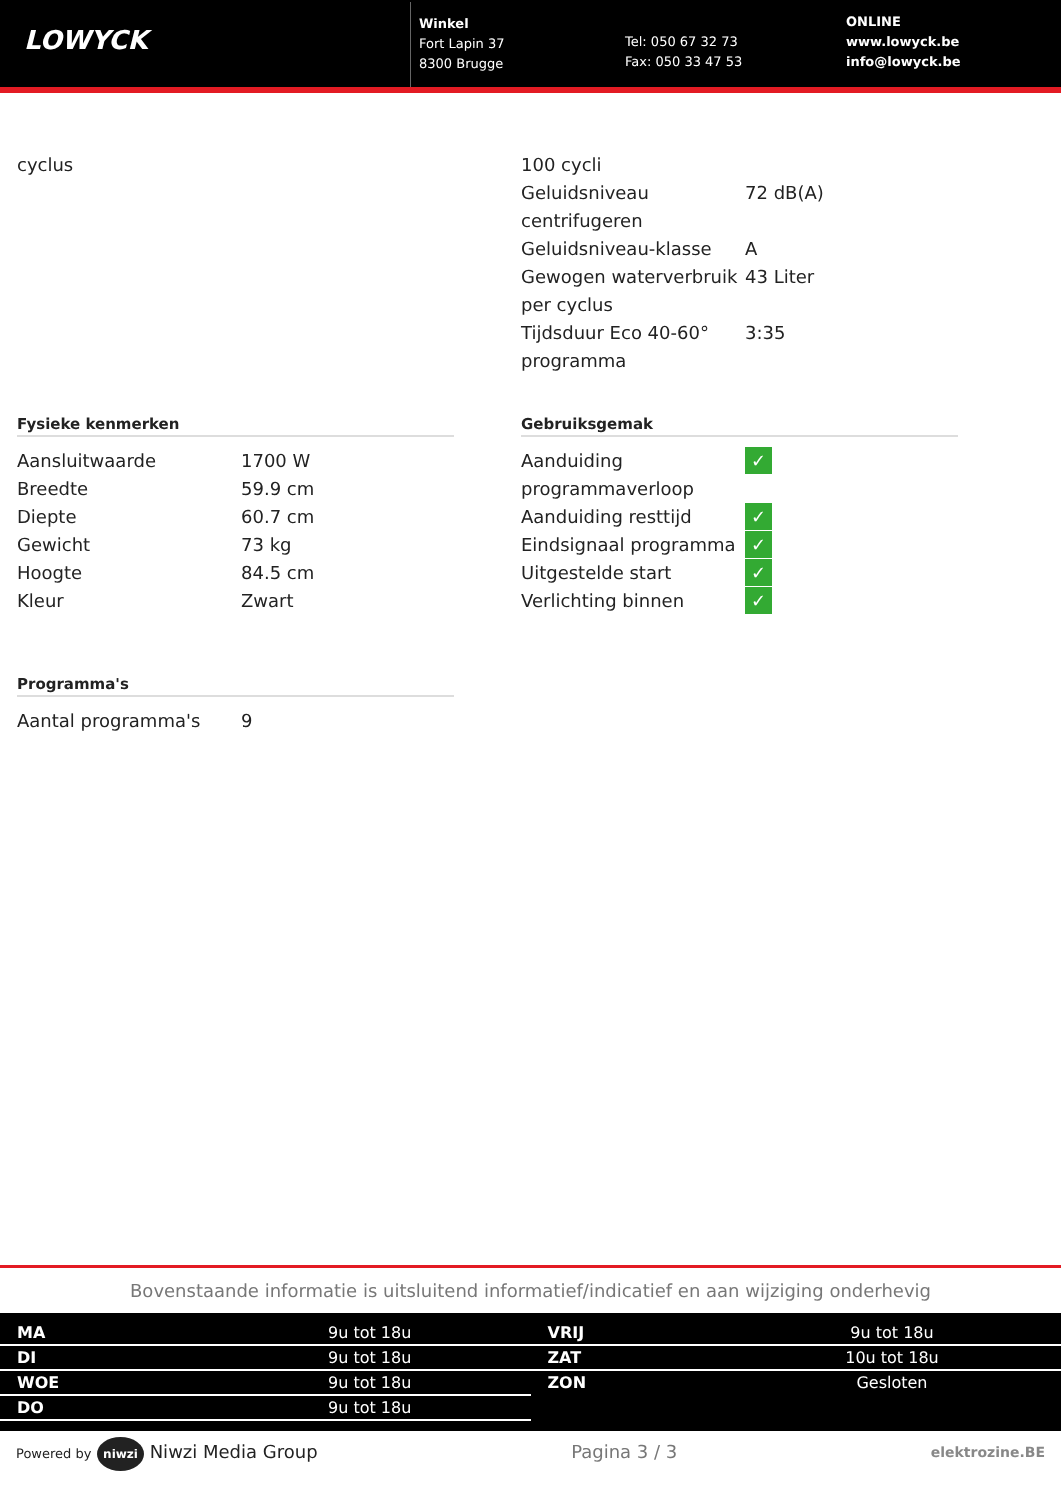LOWYCK
Winkel
Fort Lapin 37
8300 Brugge
Tel: 050 67 32 73
Fax: 050 33 47 53
ONLINE
www.lowyck.be
info@lowyck.be
| cyclus | |
| 100 cycli | |
| Geluidsniveau centrifugeren | 72 dB(A) |
| Geluidsniveau-klasse | A |
| Gewogen waterverbruik per cyclus | 43 Liter |
| Tijdsduur Eco 40-60° programma | 3:35 |
Fysieke kenmerken
| Aansluitwaarde | 1700 W |
| Breedte | 59.9 cm |
| Diepte | 60.7 cm |
| Gewicht | 73 kg |
| Hoogte | 84.5 cm |
| Kleur | Zwart |
Programma's
| Aantal programma's | 9 |
Gebruiksgemak
| Aanduiding programmaverloop | ✓ |
| Aanduiding resttijd | ✓ |
| Eindsignaal programma | ✓ |
| Uitgestelde start | ✓ |
| Verlichting binnen | ✓ |
Bovenstaande informatie is uitsluitend informatief/indicatief en aan wijziging onderhevig
| MA | 9u tot 18u |
| DI | 9u tot 18u |
| WOE | 9u tot 18u |
| DO | 9u tot 18u |
| VRIJ | 9u tot 18u |
| ZAT | 10u tot 18u |
| ZON | Gesloten |
Powered by niwzi Niwzi Media Group
Pagina 3 / 3
elektrozine.BE